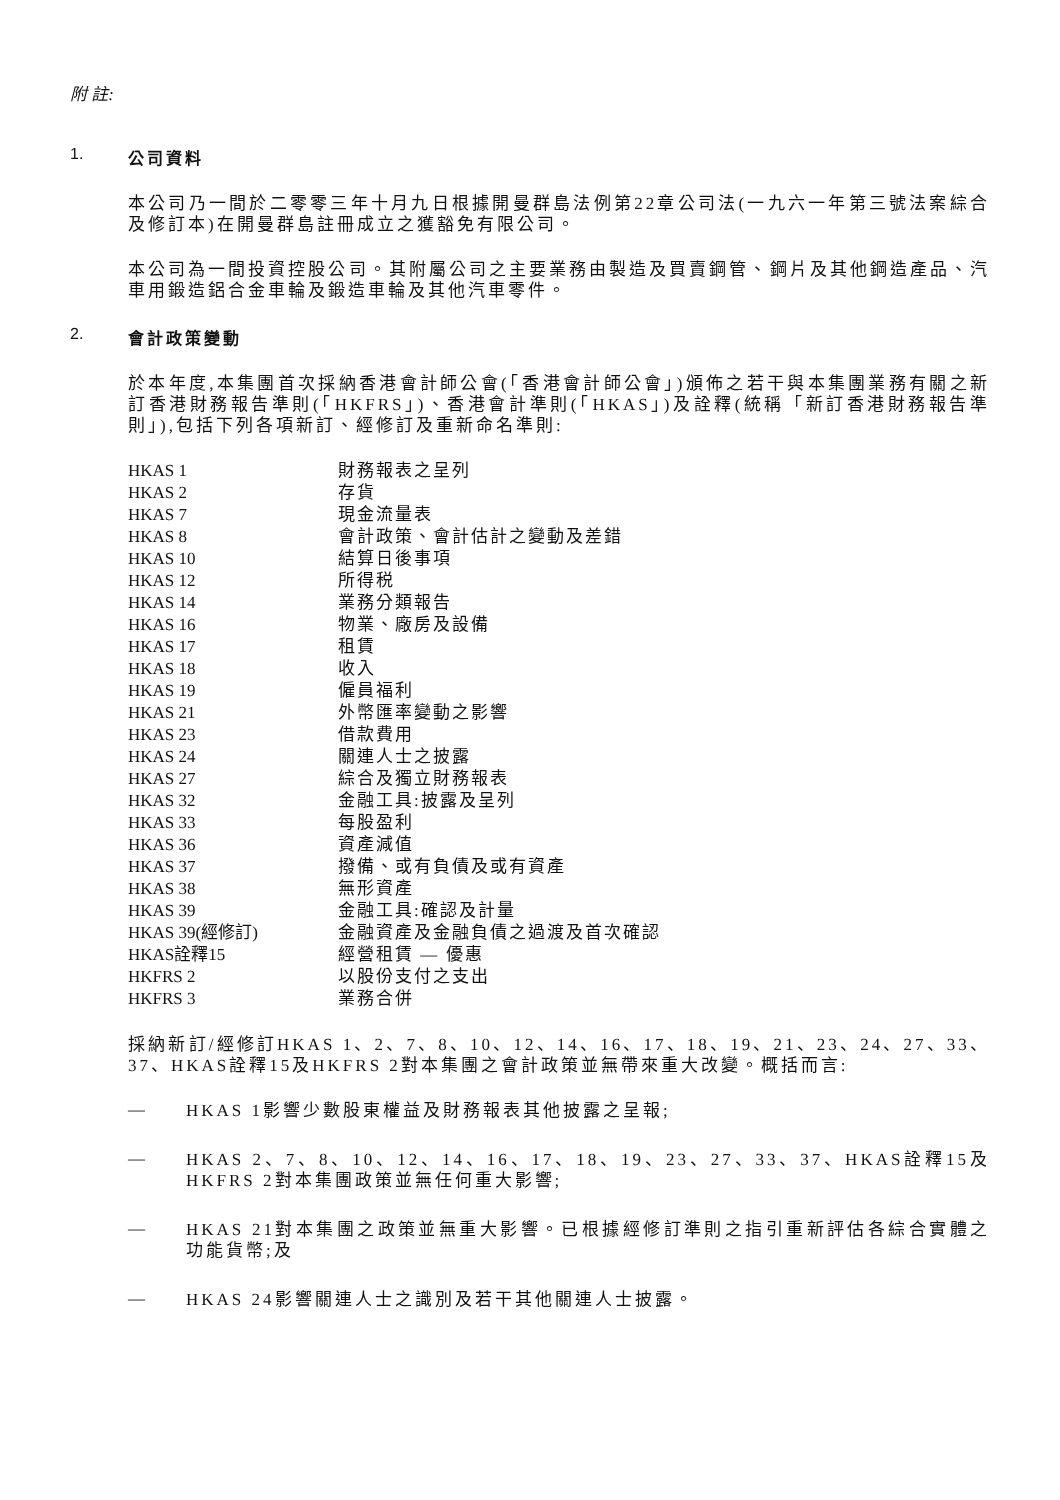附 註:
1. 公司資料
本公司乃一間於二零零三年十月九日根據開曼群島法例第22章公司法(一九六一年第三號法案綜合及修訂本)在開曼群島註冊成立之獲豁免有限公司。
本公司為一間投資控股公司。其附屬公司之主要業務由製造及買賣鋼管、鋼片及其他鋼造產品、汽車用鍛造鋁合金車輪及鍛造車輪及其他汽車零件。
2. 會計政策變動
於本年度,本集團首次採納香港會計師公會(「香港會計師公會」)頒佈之若干與本集團業務有關之新訂香港財務報告準則(「HKFRS」)、香港會計準則(「HKAS」)及詮釋(統稱「新訂香港財務報告準則」),包括下列各項新訂、經修訂及重新命名準則:
| HKAS 1 | 財務報表之呈列 |
| HKAS 2 | 存貨 |
| HKAS 7 | 現金流量表 |
| HKAS 8 | 會計政策、會計估計之變動及差錯 |
| HKAS 10 | 結算日後事項 |
| HKAS 12 | 所得税 |
| HKAS 14 | 業務分類報告 |
| HKAS 16 | 物業、廠房及設備 |
| HKAS 17 | 租賃 |
| HKAS 18 | 收入 |
| HKAS 19 | 僱員福利 |
| HKAS 21 | 外幣匯率變動之影響 |
| HKAS 23 | 借款費用 |
| HKAS 24 | 關連人士之披露 |
| HKAS 27 | 綜合及獨立財務報表 |
| HKAS 32 | 金融工具:披露及呈列 |
| HKAS 33 | 每股盈利 |
| HKAS 36 | 資產減值 |
| HKAS 37 | 撥備、或有負債及或有資產 |
| HKAS 38 | 無形資產 |
| HKAS 39 | 金融工具:確認及計量 |
| HKAS 39(經修訂) | 金融資產及金融負債之過渡及首次確認 |
| HKAS詮釋15 | 經營租賃 — 優惠 |
| HKFRS 2 | 以股份支付之支出 |
| HKFRS 3 | 業務合併 |
採納新訂/經修訂HKAS 1、2、7、8、10、12、14、16、17、18、19、21、23、24、27、33、37、HKAS詮釋15及HKFRS 2對本集團之會計政策並無帶來重大改變。概括而言:
—
HKAS 1影響少數股東權益及財務報表其他披露之呈報;
—
HKAS 2、7、8、10、12、14、16、17、18、19、23、27、33、37、HKAS詮釋15及HKFRS 2對本集團政策並無任何重大影響;
—
HKAS 21對本集團之政策並無重大影響。已根據經修訂準則之指引重新評估各綜合實體之功能貨幣;及
—
HKAS 24影響關連人士之識別及若干其他關連人士披露。